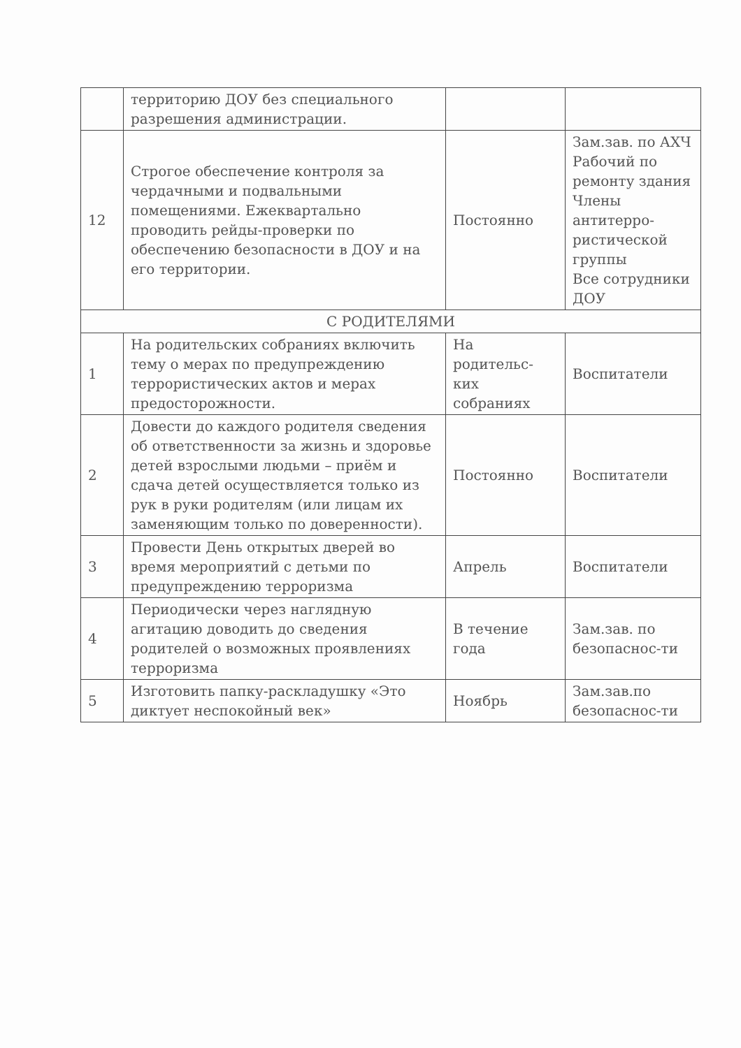| | территорию ДОУ без специального разрешения администрации. | | |
| 12 | Строгое обеспечение контроля за чердачными и подвальными помещениями. Ежеквартально проводить рейды-проверки по обеспечению безопасности в ДОУ и на его территории. | Постоянно | Зам.зав. по АХЧ Рабочий по ремонту здания Члены антитерро-ристической группы Все сотрудники ДОУ |
| С РОДИТЕЛЯМИ | | | |
| 1 | На родительских собраниях включить тему о мерах по предупреждению террористических актов и мерах предосторожности. | На родительс-ких собраниях | Воспитатели |
| 2 | Довести до каждого родителя сведения об ответственности за жизнь и здоровье детей взрослыми людьми – приём и сдача детей осуществляется только из рук в руки родителям (или лицам их заменяющим только по доверенности). | Постоянно | Воспитатели |
| 3 | Провести День открытых дверей во время мероприятий с детьми по предупреждению терроризма | Апрель | Воспитатели |
| 4 | Периодически через наглядную агитацию доводить до сведения родителей о возможных проявлениях терроризма | В течение года | Зам.зав. по безопаснос-ти |
| 5 | Изготовить папку-раскладушку «Это диктует неспокойный век» | Ноябрь | Зам.зав.по безопаснос-ти |